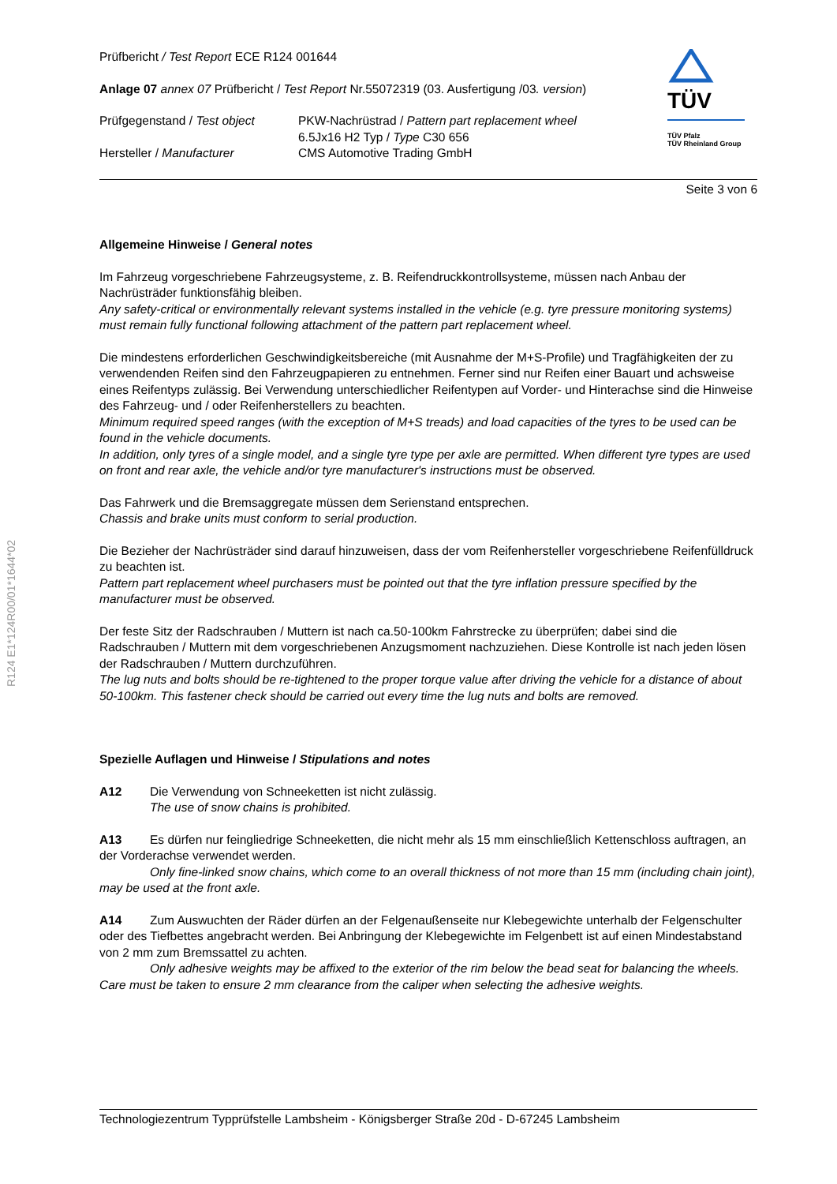R124 E1*124R00/01*1644*02
TÜV
TÜV Pfalz
TÜV Rheinland Group
Prüfbericht / Test Report ECE R124 001644
Anlage 07 annex 07 Prüfbericht / Test Report Nr.55072319 (03. Ausfertigung /03. version)
Prüfgegenstand / Test object
Hersteller / Manufacturer
PKW-Nachrüstrad / Pattern part replacement wheel
6.5Jx16 H2 Typ / Type C30 656
CMS Automotive Trading GmbH
Seite 3 von 6
Allgemeine Hinweise / General notes
Im Fahrzeug vorgeschriebene Fahrzeugsysteme, z. B. Reifendruckkontrollsysteme, müssen nach Anbau der Nachrüsträder funktionsfähig bleiben.
Any safety-critical or environmentally relevant systems installed in the vehicle (e.g. tyre pressure monitoring systems) must remain fully functional following attachment of the pattern part replacement wheel.
Die mindestens erforderlichen Geschwindigkeitsbereiche (mit Ausnahme der M+S-Profile) und Tragfähigkeiten der zu verwendenden Reifen sind den Fahrzeugpapieren zu entnehmen. Ferner sind nur Reifen einer Bauart und achsweise eines Reifentyps zulässig. Bei Verwendung unterschiedlicher Reifentypen auf Vorder- und Hinterachse sind die Hinweise des Fahrzeug- und / oder Reifenherstellers zu beachten.
Minimum required speed ranges (with the exception of M+S treads) and load capacities of the tyres to be used can be found in the vehicle documents.
In addition, only tyres of a single model, and a single tyre type per axle are permitted. When different tyre types are used on front and rear axle, the vehicle and/or tyre manufacturer's instructions must be observed.
Das Fahrwerk und die Bremsaggregate müssen dem Serienstand entsprechen.
Chassis and brake units must conform to serial production.
Die Bezieher der Nachrüsträder sind darauf hinzuweisen, dass der vom Reifenhersteller vorgeschriebene Reifenfülldruck zu beachten ist.
Pattern part replacement wheel purchasers must be pointed out that the tyre inflation pressure specified by the manufacturer must be observed.
Der feste Sitz der Radschrauben / Muttern ist nach ca.50-100km Fahrstrecke zu überprüfen; dabei sind die Radschrauben / Muttern mit dem vorgeschriebenen Anzugsmoment nachzuziehen. Diese Kontrolle ist nach jeden lösen der Radschrauben / Muttern durchzuführen.
The lug nuts and bolts should be re-tightened to the proper torque value after driving the vehicle for a distance of about 50-100km. This fastener check should be carried out every time the lug nuts and bolts are removed.
Spezielle Auflagen und Hinweise / Stipulations and notes
A12 Die Verwendung von Schneeketten ist nicht zulässig.
The use of snow chains is prohibited.
A13 Es dürfen nur feingliedrige Schneeketten, die nicht mehr als 15 mm einschließlich Kettenschloss auftragen, an der Vorderachse verwendet werden.
Only fine-linked snow chains, which come to an overall thickness of not more than 15 mm (including chain joint), may be used at the front axle.
A14 Zum Auswuchten der Räder dürfen an der Felgenaußenseite nur Klebegewichte unterhalb der Felgenschulter oder des Tiefbettes angebracht werden. Bei Anbringung der Klebegewichte im Felgenbett ist auf einen Mindestabstand von 2 mm zum Bremssattel zu achten.
Only adhesive weights may be affixed to the exterior of the rim below the bead seat for balancing the wheels. Care must be taken to ensure 2 mm clearance from the caliper when selecting the adhesive weights.
Technologiezentrum Typprüfstelle Lambsheim - Königsberger Straße 20d - D-67245 Lambsheim